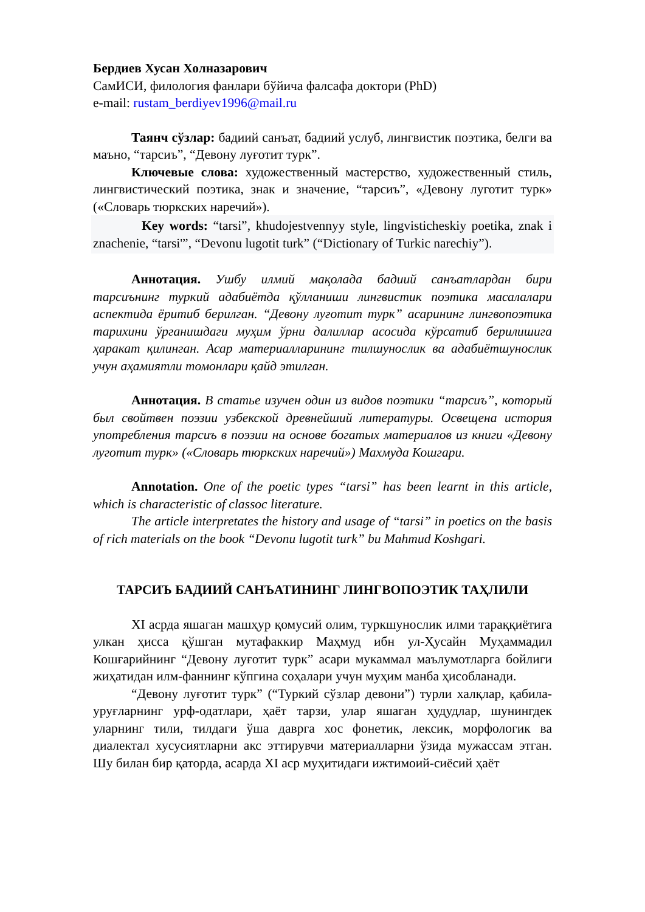Бердиев Хусан Холназарович
СамИСИ, филология фанлари бўйича фалсафа доктори (PhD)
e-mail: rustam_berdiyev1996@mail.ru
Таянч сўзлар: бадиий санъат, бадиий услуб, лингвистик поэтика, белги ва маъно, “тарсиъ”, “Девону луғотит турк”.
Ключевые слова: художественный мастерство, художественный стиль, лингвистический поэтика, знак и значение, “тарсиъ”, «Девону луготит турк» («Словарь тюркских наречий»).
Key words: “tarsi”, khudojestvennyy style, lingvisticheskiy poetika, znak i znachenie, “tarsi'”, “Devonu lugotit turk” (“Dictionary of Turkic narechiy”).
Аннотация. Ушбу илмий мақолада бадиий санъатлардан бири тарсиънинг туркий адабиётда қўлланиши лингвистик поэтика масалалари аспектида ёритиб берилган. “Девону луғотит турк” асарининг лингвопоэтика тарихини ўрганишдаги муҳим ўрни далиллар асосида кўрсатиб берилишига ҳаракат қилинган. Асар материалларининг тилшунослик ва адабиётшунослик учун аҳамиятли томонлари қайд этилган.
Аннотация. В статье изучен один из видов поэтики “тарсиъ”, который был свойтвен поэзии узбекской древнейший литературы. Освещена история употребления тарсиъ в поэзии на основе богатых материалов из книги «Девону луготит турк» («Словарь тюркских наречий») Махмуда Кошгари.
Annotation. One of the poetic types “tarsi” has been learnt in this article, which is characteristic of classoc literature.
The article interpretates the history and usage of “tarsi” in poetics on the basis of rich materials on the book “Devonu lugotit turk” bu Mahmud Koshgari.
ТАРСИЪ БАДИИЙ САНЪАТИНИНГ ЛИНГВОПОЭТИК ТАҲЛИЛИ
XI асрда яшаган машҳур қомусий олим, туркшунослик илми тараққиётига улкан ҳисса қўшган мутафаккир Маҳмуд ибн ул-Ҳусайн Муҳаммадил Кошғарийнинг “Девону луғотит турк” асари мукаммал маълумотларга бойлиги жиҳатидан илм-фаннинг кўпгина соҳалари учун муҳим манба ҳисобланади.
“Девону луғотит турк” (“Туркий сўзлар девони”) турли халқлар, қабила-уруғларнинг урф-одатлари, ҳаёт тарзи, улар яшаган ҳудудлар, шунингдек уларнинг тили, тилдаги ўша даврга хос фонетик, лексик, морфологик ва диалектал хусусиятларни акс эттирувчи материалларни ўзида мужассам этган. Шу билан бир қаторда, асарда XI аср муҳитидаги ижтимоий-сиёсий ҳаёт